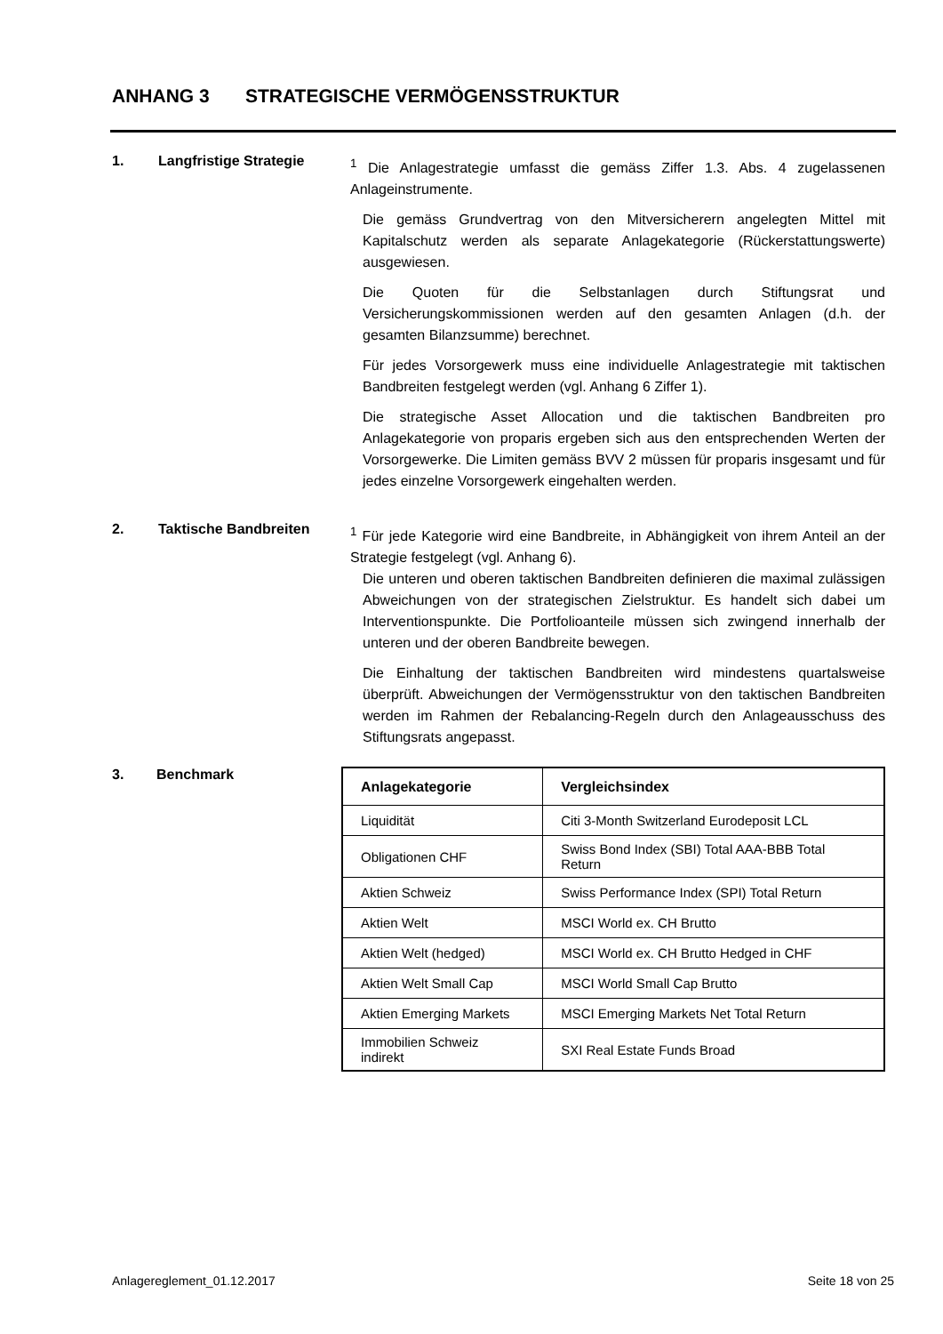ANHANG 3 STRATEGISCHE VERMÖGENSSTRUKTUR
1. Langfristige Strategie
<sup>1</sup> Die Anlagestrategie umfasst die gemäss Ziffer 1.3. Abs. 4 zugelassenen Anlageinstrumente.
Die gemäss Grundvertrag von den Mitversicherern angelegten Mittel mit Kapitalschutz werden als separate Anlagekategorie (Rückerstattungswerte) ausgewiesen.
Die Quoten für die Selbstanlagen durch Stiftungsrat und Versicherungskommissionen werden auf den gesamten Anlagen (d.h. der gesamten Bilanzsumme) berechnet.
Für jedes Vorsorgewerk muss eine individuelle Anlagestrategie mit taktischen Bandbreiten festgelegt werden (vgl. Anhang 6 Ziffer 1).
Die strategische Asset Allocation und die taktischen Bandbreiten pro Anlagekategorie von proparis ergeben sich aus den entsprechenden Werten der Vorsorgewerke. Die Limiten gemäss BVV 2 müssen für proparis insgesamt und für jedes einzelne Vorsorgewerk eingehalten werden.
2. Taktische Bandbreiten
<sup>1</sup> Für jede Kategorie wird eine Bandbreite, in Abhängigkeit von ihrem Anteil an der Strategie festgelegt (vgl. Anhang 6).
Die unteren und oberen taktischen Bandbreiten definieren die maximal zulässigen Abweichungen von der strategischen Zielstruktur. Es handelt sich dabei um Interventionspunkte. Die Portfolioanteile müssen sich zwingend innerhalb der unteren und der oberen Bandbreite bewegen.
Die Einhaltung der taktischen Bandbreiten wird mindestens quartalsweise überprüft. Abweichungen der Vermögensstruktur von den taktischen Bandbreiten werden im Rahmen der Rebalancing-Regeln durch den Anlageausschuss des Stiftungsrats angepasst.
3. Benchmark
| Anlagekategorie | Vergleichsindex |
| --- | --- |
| Liquidität | Citi 3-Month Switzerland Eurodeposit LCL |
| Obligationen CHF | Swiss Bond Index (SBI) Total AAA-BBB Total Return |
| Aktien Schweiz | Swiss Performance Index (SPI) Total Return |
| Aktien Welt | MSCI World ex. CH Brutto |
| Aktien Welt (hedged) | MSCI World ex. CH Brutto Hedged in CHF |
| Aktien Welt Small Cap | MSCI World Small Cap Brutto |
| Aktien Emerging Markets | MSCI Emerging Markets Net Total Return |
| Immobilien Schweiz indirekt | SXI Real Estate Funds Broad |
Anlagereglement_01.12.2017 Seite 18 von 25